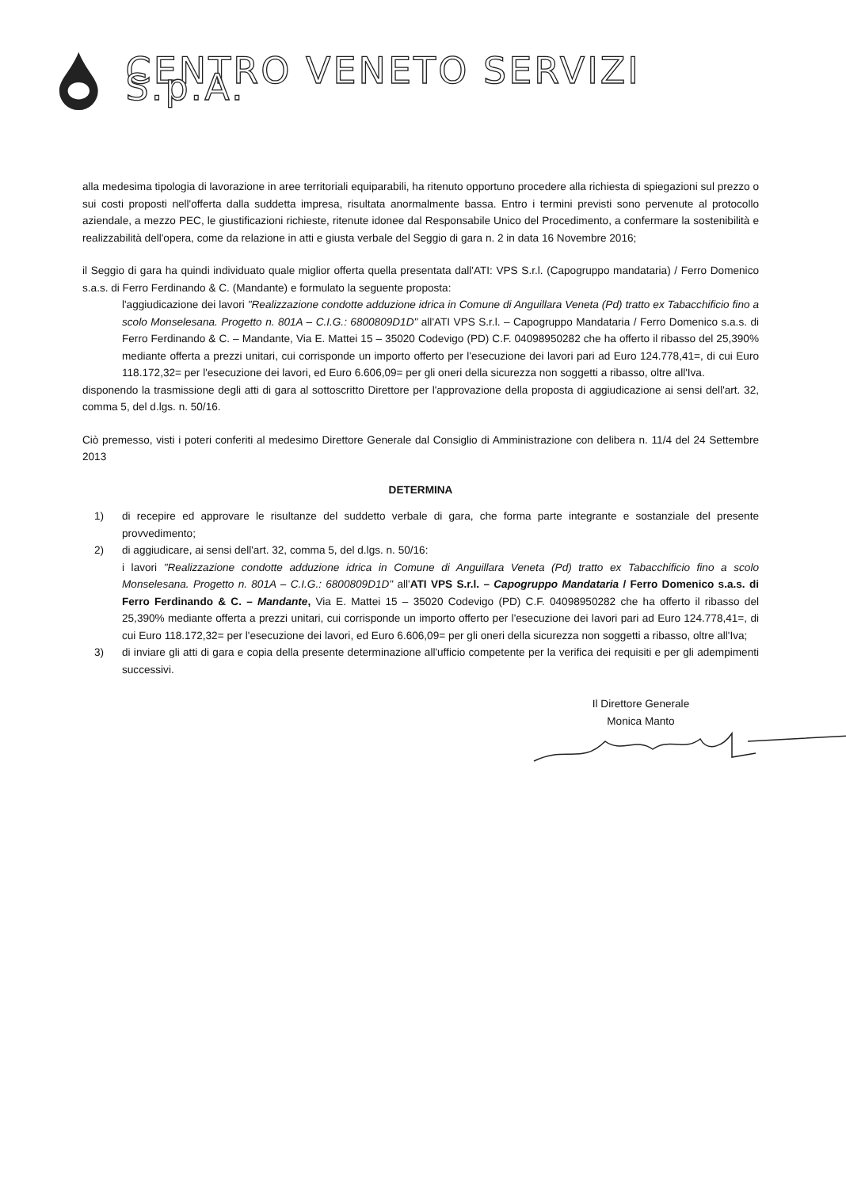CENTRO VENETO SERVIZI S.p.A.
alla medesima tipologia di lavorazione in aree territoriali equiparabili, ha ritenuto opportuno procedere alla richiesta di spiegazioni sul prezzo o sui costi proposti nell'offerta dalla suddetta impresa, risultata anormalmente bassa. Entro i termini previsti sono pervenute al protocollo aziendale, a mezzo PEC, le giustificazioni richieste, ritenute idonee dal Responsabile Unico del Procedimento, a confermare la sostenibilità e realizzabilità dell'opera, come da relazione in atti e giusta verbale del Seggio di gara n. 2 in data 16 Novembre 2016;
il Seggio di gara ha quindi individuato quale miglior offerta quella presentata dall'ATI: VPS S.r.l. (Capogruppo mandataria) / Ferro Domenico s.a.s. di Ferro Ferdinando & C. (Mandante) e formulato la seguente proposta:
l'aggiudicazione dei lavori "Realizzazione condotte adduzione idrica in Comune di Anguillara Veneta (Pd) tratto ex Tabacchificio fino a scolo Monselesana. Progetto n. 801A – C.I.G.: 6800809D1D" all'ATI VPS S.r.l. – Capogruppo Mandataria / Ferro Domenico s.a.s. di Ferro Ferdinando & C. – Mandante, Via E. Mattei 15 – 35020 Codevigo (PD) C.F. 04098950282 che ha offerto il ribasso del 25,390% mediante offerta a prezzi unitari, cui corrisponde un importo offerto per l'esecuzione dei lavori pari ad Euro 124.778,41=, di cui Euro 118.172,32= per l'esecuzione dei lavori, ed Euro 6.606,09= per gli oneri della sicurezza non soggetti a ribasso, oltre all'Iva.
disponendo la trasmissione degli atti di gara al sottoscritto Direttore per l'approvazione della proposta di aggiudicazione ai sensi dell'art. 32, comma 5, del d.lgs. n. 50/16.
Ciò premesso, visti i poteri conferiti al medesimo Direttore Generale dal Consiglio di Amministrazione con delibera n. 11/4 del 24 Settembre 2013
DETERMINA
1) di recepire ed approvare le risultanze del suddetto verbale di gara, che forma parte integrante e sostanziale del presente provvedimento;
2) di aggiudicare, ai sensi dell'art. 32, comma 5, del d.lgs. n. 50/16:
i lavori "Realizzazione condotte adduzione idrica in Comune di Anguillara Veneta (Pd) tratto ex Tabacchificio fino a scolo Monselesana. Progetto n. 801A – C.I.G.: 6800809D1D" all'ATI VPS S.r.l. – Capogruppo Mandataria / Ferro Domenico s.a.s. di Ferro Ferdinando & C. – Mandante, Via E. Mattei 15 – 35020 Codevigo (PD) C.F. 04098950282 che ha offerto il ribasso del 25,390% mediante offerta a prezzi unitari, cui corrisponde un importo offerto per l'esecuzione dei lavori pari ad Euro 124.778,41=, di cui Euro 118.172,32= per l'esecuzione dei lavori, ed Euro 6.606,09= per gli oneri della sicurezza non soggetti a ribasso, oltre all'Iva;
3) di inviare gli atti di gara e copia della presente determinazione all'ufficio competente per la verifica dei requisiti e per gli adempimenti successivi.
Il Direttore Generale
Monica Manto